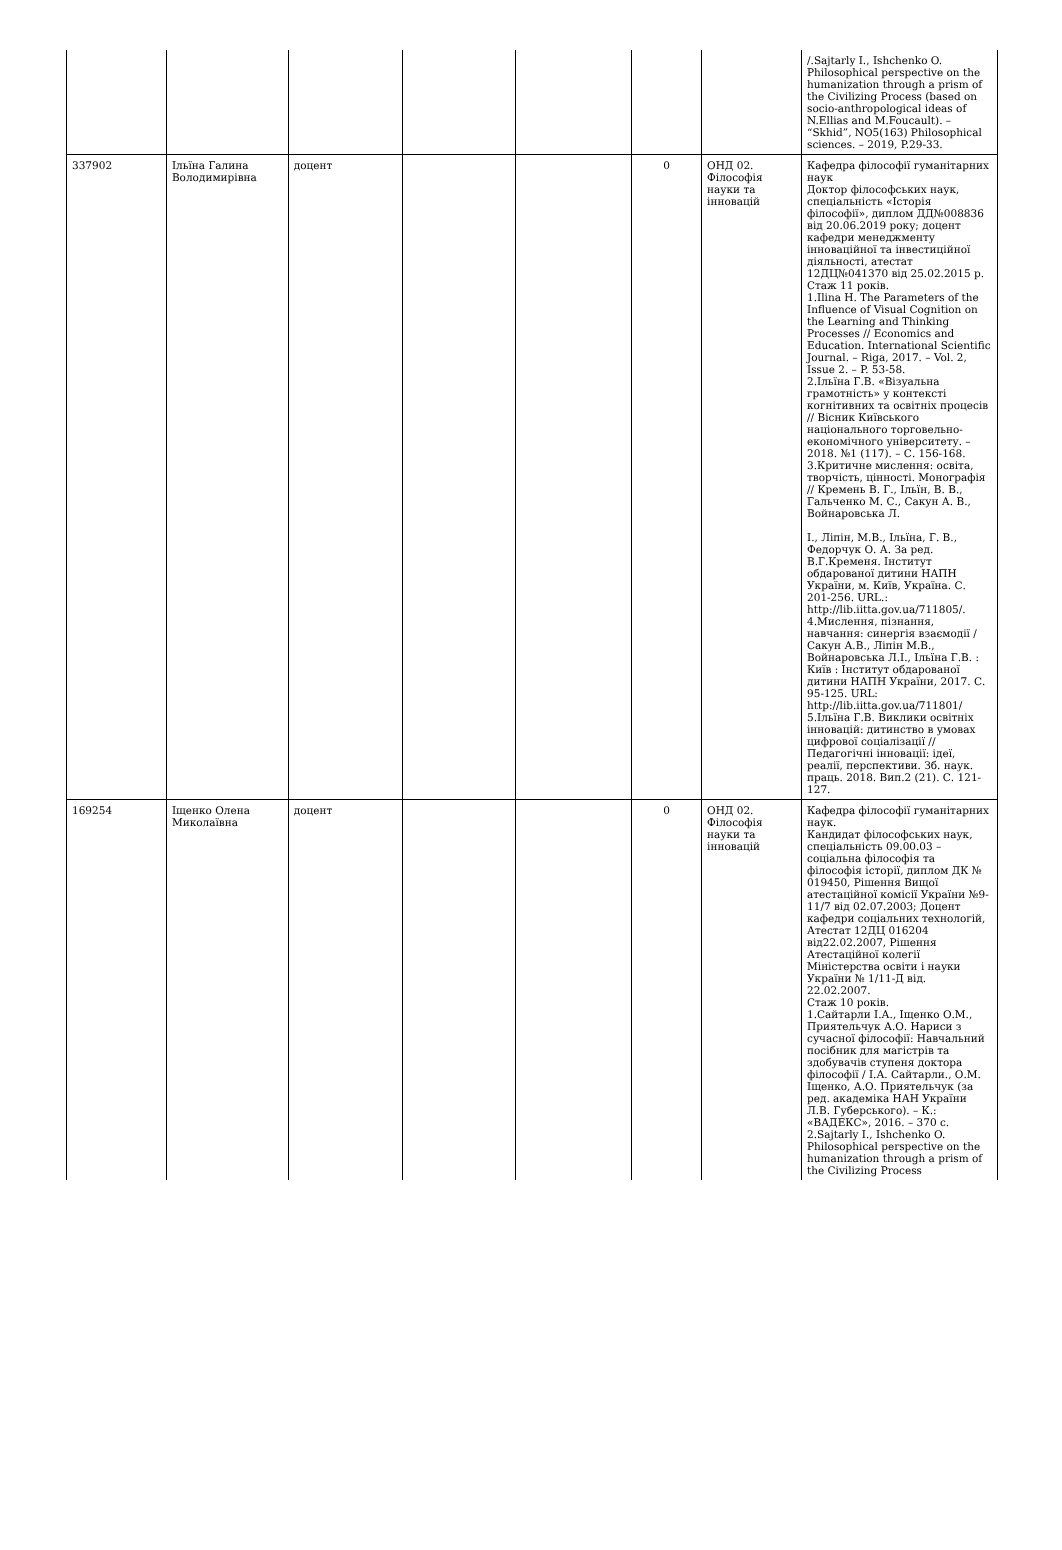| | | | | | | | /.Sajtarly I., Ishchenko O. Philosophical perspective on the humanization through a prism of the Civilizing Process (based on socio-anthropological ideas of N.Ellias and M.Foucault). – “Skhid”, NO5(163) Philosophical sciences. – 2019, P.29-33. |
| 337902 | Ільїна Галина Володимирівна | доцент | | | 0 | ОНД 02. Філософія науки та інновацій | Кафедра філософії гуманітарних наук Доктор філософських наук, спеціальність «Історія філософії», диплом ДД№008836 від 20.06.2019 року; доцент кафедри менеджменту інноваційної та інвестиційної діяльності, атестат 12ДЦ№041370 від 25.02.2015 р. Стаж 11 років. 1.Ilina H. The Parameters of the Influence of Visual Cognition on the Learning and Thinking Processes // Economics and Education. International Scientific Journal. – Riga, 2017. – Vol. 2, Issue 2. – P. 53-58. 2.Ільїна Г.В. «Візуальна грамотність» у контексті когнітивних та освітніх процесів // Вісник Київського національного торговельно-економічного університету. – 2018. №1 (117). – С. 156-168. 3.Критичне мислення: освіта, творчість, цінності. Монографія // Кремень В. Г., Ільїн, В. В., Гальченко М. С., Сакун А. В., Войнаровська Л. І., Ліпін, М.В., Ільїна, Г. В., Федорчук О. А. За ред. В.Г.Кременя. Інститут обдарованої дитини НАПН України, м. Київ, Україна. С. 201-256. URL.: http://lib.iitta.gov.ua/711805/. 4.Мислення, пізнання, навчання: синергія взаємодії / Сакун А.В., Ліпін М.В., Войнаровська Л.І., Ільїна Г.В. : Київ : Інститут обдарованої дитини НАПН України, 2017. С. 95-125. URL: http://lib.iitta.gov.ua/711801/ 5.Ільїна Г.В. Виклики освітніх інновацій: дитинство в умовах цифрової соціалізації // Педагогічні інновації: ідеї, реалії, перспективи. Зб. наук. праць. 2018. Вип.2 (21). С. 121-127. |
| 169254 | Іщенко Олена Миколаївна | доцент | | | 0 | ОНД 02. Філософія науки та інновацій | Кафедра філософії гуманітарних наук. Кандидат філософських наук, спеціальність 09.00.03 – соціальна філософія та філософія історії, диплом ДК № 019450, Рішення Вищої атестаційної комісії України №9-11/7 від 02.07.2003; Доцент кафедри соціальних технологій, Атестат 12ДЦ 016204 від22.02.2007, Рішення Атестаційної колегії Міністерства освіти і науки України № 1/11-Д від. 22.02.2007. Стаж 10 років. 1.Сайтарли І.А., Іщенко О.М., Приятельчук А.О. Нариси з сучасної філософії: Навчальний посібник для магістрів та здобувачів ступеня доктора філософії / І.А. Сайтарли., О.М. Іщенко, А.О. Приятельчук (за ред. академіка НАН України Л.В. Губерського). – К.: «ВАДЕКС», 2016. – 370 с. 2.Sajtarly I., Ishchenko O. Philosophical perspective on the humanization through a prism of the Civilizing Process |